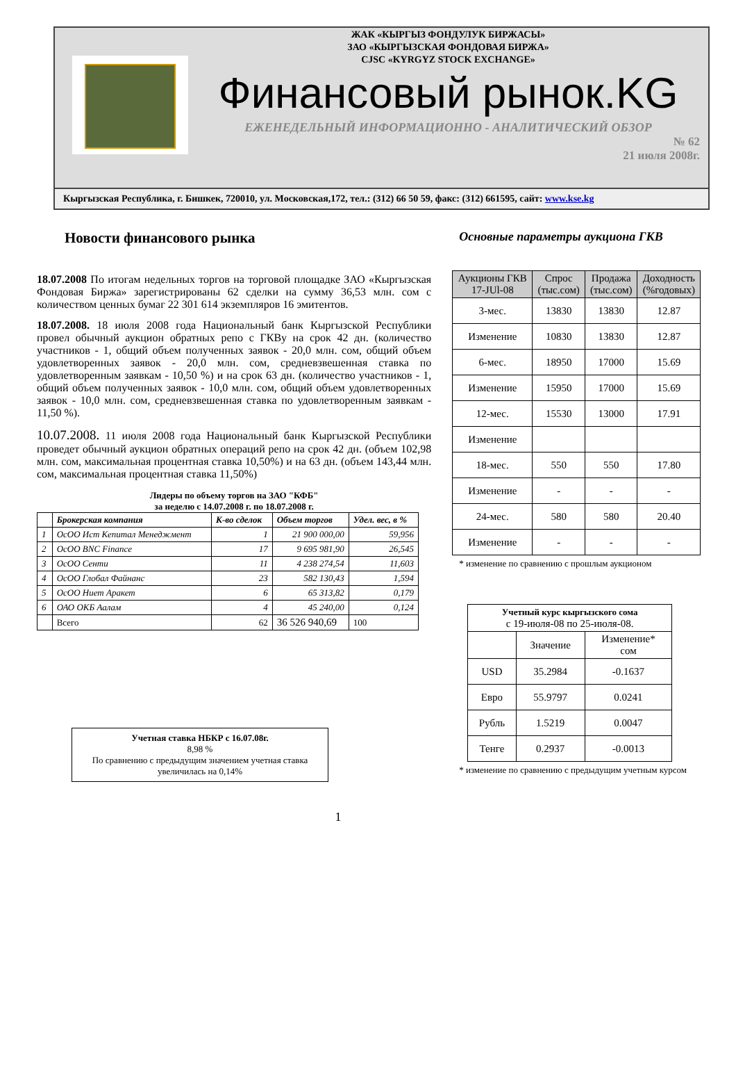ЖАК «КЫРГЫЗ ФОНДУЛУК БИРЖАСЫ»
ЗАО «КЫРГЫЗСКАЯ ФОНДОВАЯ БИРЖА»
CJSC «KYRGYZ STOCK EXCHANGE»
Финансовый рынок.KG
ЕЖЕНЕДЕЛЬНЫЙ ИНФОРМАЦИОННО - АНАЛИТИЧЕСКИЙ ОБЗОР
№ 62
21 июля 2008г.
Кыргызская Республика, г. Бишкек, 720010, ул. Московская,172, тел.: (312) 66 50 59, факс: (312) 661595, сайт: www.kse.kg
Новости финансового рынка
18.07.2008 По итогам недельных торгов на торговой площадке ЗАО «Кыргызская Фондовая Биржа» зарегистрированы 62 сделки на сумму 36,53 млн. сом с количеством ценных бумаг 22 301 614 экземпляров 16 эмитентов.
18.07.2008. 18 июля 2008 года Национальный банк Кыргызской Республики провел обычный аукцион обратных репо с ГКВу на срок 42 дн. (количество участников - 1, общий объем полученных заявок - 20,0 млн. сом, общий объем удовлетворенных заявок - 20,0 млн. сом, средневзвешенная ставка по удовлетворенным заявкам - 10,50 %) и на срок 63 дн. (количество участников - 1, общий объем полученных заявок - 10,0 млн. сом, общий объем удовлетворенных заявок - 10,0 млн. сом, средневзвешенная ставка по удовлетворенным заявкам - 11,50 %).
10.07.2008. 11 июля 2008 года Национальный банк Кыргызской Республики проведет обычный аукцион обратных операций репо на срок 42 дн. (объем 102,98 млн. сом, максимальная процентная ставка 10,50%) и на 63 дн. (объем 143,44 млн. сом, максимальная процентная ставка 11,50%)
Лидеры по объему торгов на ЗАО "КФБ"
за неделю с 14.07.2008 г. по 18.07.2008 г.
| | Брокерская компания | К-во сделок | Объем торгов | Удел. вес, в % |
| 1 | ОсОО Ист Кепитал Менеджмент | 1 | 21 900 000,00 | 59,956 |
| 2 | ОсОО BNC Finance | 17 | 9 695 981,90 | 26,545 |
| 3 | ОсОО Сенти | 11 | 4 238 274,54 | 11,603 |
| 4 | ОсОО Глобал Файнанс | 23 | 582 130,43 | 1,594 |
| 5 | ОсОО Ниет Аракет | 6 | 65 313,82 | 0,179 |
| 6 | ОАО ОКБ Аалам | 4 | 45 240,00 | 0,124 |
| | Всего | 62 | 36 526 940,69 | 100 |
Учетная ставка НБКР с 16.07.08г.
8,98 %
По сравнению с предыдущим значением учетная ставка увеличилась на 0,14%
1
Основные параметры аукциона ГКВ
| Аукционы ГКВ 17-JUl-08 | Спрос (тыс.сом) | Продажа (тыс.сом) | Доходность (%годовых) |
| --- | --- | --- | --- |
| 3-мес. | 13830 | 13830 | 12.87 |
| Изменение | 10830 | 13830 | 12.87 |
| 6-мес. | 18950 | 17000 | 15.69 |
| Изменение | 15950 | 17000 | 15.69 |
| 12-мес. | 15530 | 13000 | 17.91 |
| Изменение | | | |
| 18-мес. | 550 | 550 | 17.80 |
| Изменение | - | - | - |
| 24-мес. | 580 | 580 | 20.40 |
| Изменение | - | - | - |
* изменение по сравнению с прошлым аукционом
| Учетный курс кыргызского сома с 19-июля-08 по 25-июля-08. | | |
| | Значение | Изменение* сом |
| USD | 35.2984 | -0.1637 |
| Евро | 55.9797 | 0.0241 |
| Рубль | 1.5219 | 0.0047 |
| Тенге | 0.2937 | -0.0013 |
* изменение по сравнению с предыдущим учетным курсом